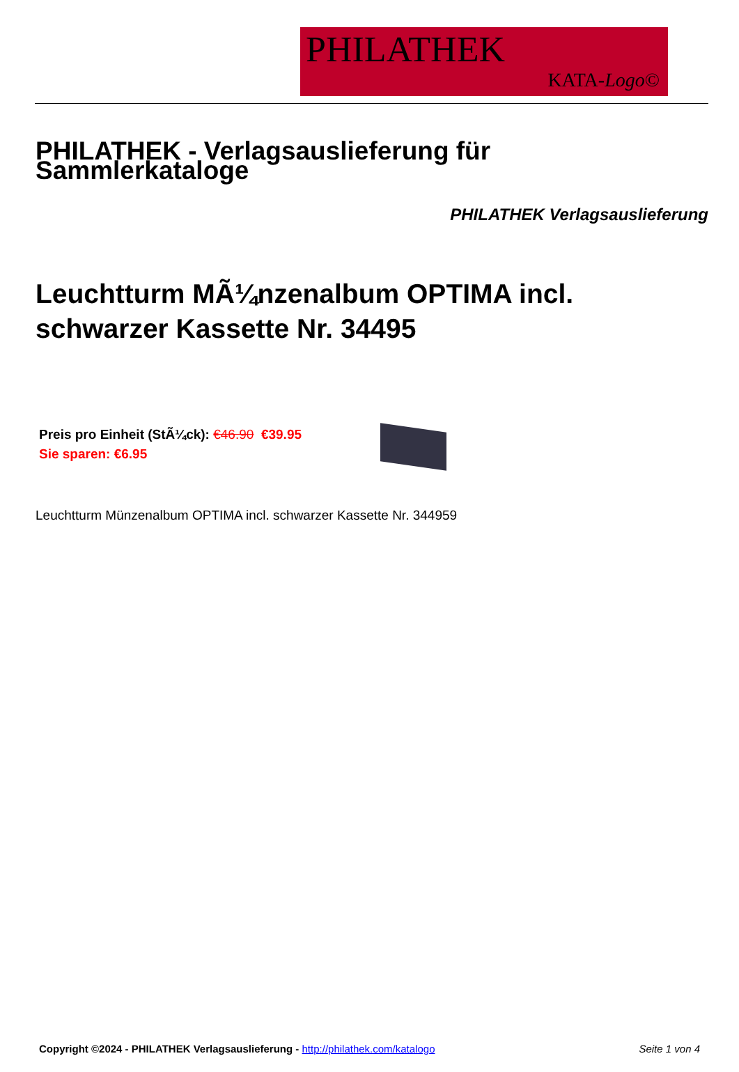PHILATHEK
KATA-Logo©
PHILATHEK - Verlagsauslieferung für Sammlerkataloge
PHILATHEK Verlagsauslieferung
Leuchtturm MÃ¼nzenalbum OPTIMA incl. schwarzer Kassette Nr. 34495
Preis pro Einheit (StÃ¼ck): €46.90 €39.95
Sie sparen: €6.95
Leuchtturm Münzenalbum OPTIMA incl. schwarzer Kassette Nr. 344959
Copyright ©2024 - PHILATHEK Verlagsauslieferung - http://philathek.com/katalogo Seite 1 von 4